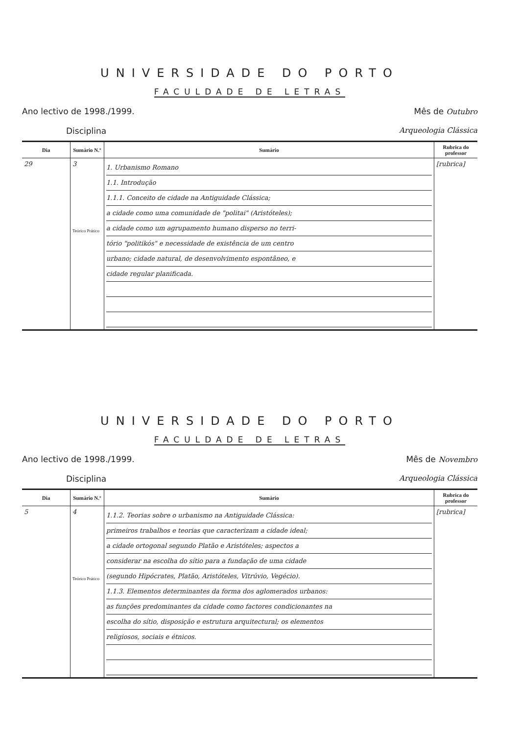UNIVERSIDADE DO PORTO
FACULDADE DE LETRAS
Ano lectivo de 1998./1999. Mês de Outubro
Disciplina Arqueologia Clássica
| Dia | Sumário N.º | Sumário | Rubrica do professor |
| --- | --- | --- | --- |
| 29 | 3 Teórico Prático | 1. Urbanismo Romano 1.1. Introdução 1.1.1. Conceito de cidade na Antiguidade Clássica; a cidade como uma comunidade de "politai" (Aristóteles); a cidade como um agrupamento humano disperso no terri- tório "politikós" e necessidade de existência de um centro urbano; cidade natural, de desenvolvimento espontâneo, e cidade regular planificada. | [rubrica] |
UNIVERSIDADE DO PORTO
FACULDADE DE LETRAS
Ano lectivo de 1998./1999. Mês de Novembro
Disciplina Arqueologia Clássica
| Dia | Sumário N.º | Sumário | Rubrica do professor |
| --- | --- | --- | --- |
| 5 | 4 Teórico Prático | 1.1.2. Teorias sobre o urbanismo na Antiguidade Clássica: primeiros trabalhos e teorias que caracterizam a cidade ideal; a cidade ortogonal segundo Platão e Aristóteles; aspectos a considerar na escolha do sítio para a fundação de uma cidade (segundo Hipócrates, Platão, Aristóteles, Vitrúvio, Vegécio). 1.1.3. Elementos determinantes da forma dos aglomerados urbanos: as funções predominantes da cidade como factores condicionantes na escolha do sítio, disposição e estrutura arquitectural; os elementos religiosos, sociais e étnicos. | [rubrica] |